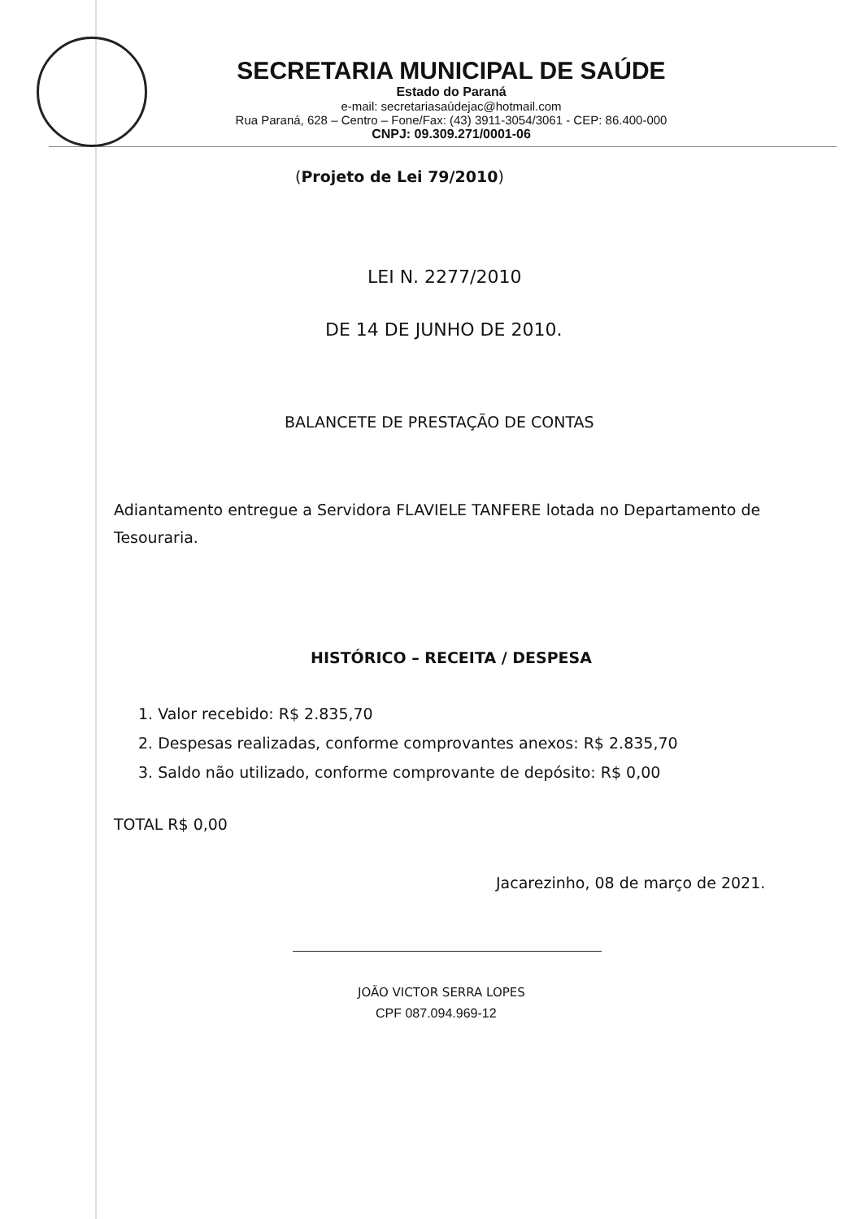SECRETARIA MUNICIPAL DE SAÚDE
Estado do Paraná
e-mail: secretariasaúdejac@hotmail.com
Rua Paraná, 628 – Centro – Fone/Fax: (43) 3911-3054/3061 - CEP: 86.400-000
CNPJ: 09.309.271/0001-06
(Projeto de Lei 79/2010)
LEI N. 2277/2010
DE 14 DE JUNHO DE 2010.
BALANCETE DE PRESTAÇÃO DE CONTAS
Adiantamento entregue a Servidora FLAVIELE TANFERE lotada no Departamento de Tesouraria.
HISTÓRICO – RECEITA / DESPESA
1. Valor recebido: R$ 2.835,70
2. Despesas realizadas, conforme comprovantes anexos: R$ 2.835,70
3. Saldo não utilizado, conforme comprovante de depósito: R$ 0,00
TOTAL R$ 0,00
Jacarezinho, 08 de março de 2021.
JOÃO VICTOR SERRA LOPES
CPF 087.094.969-12